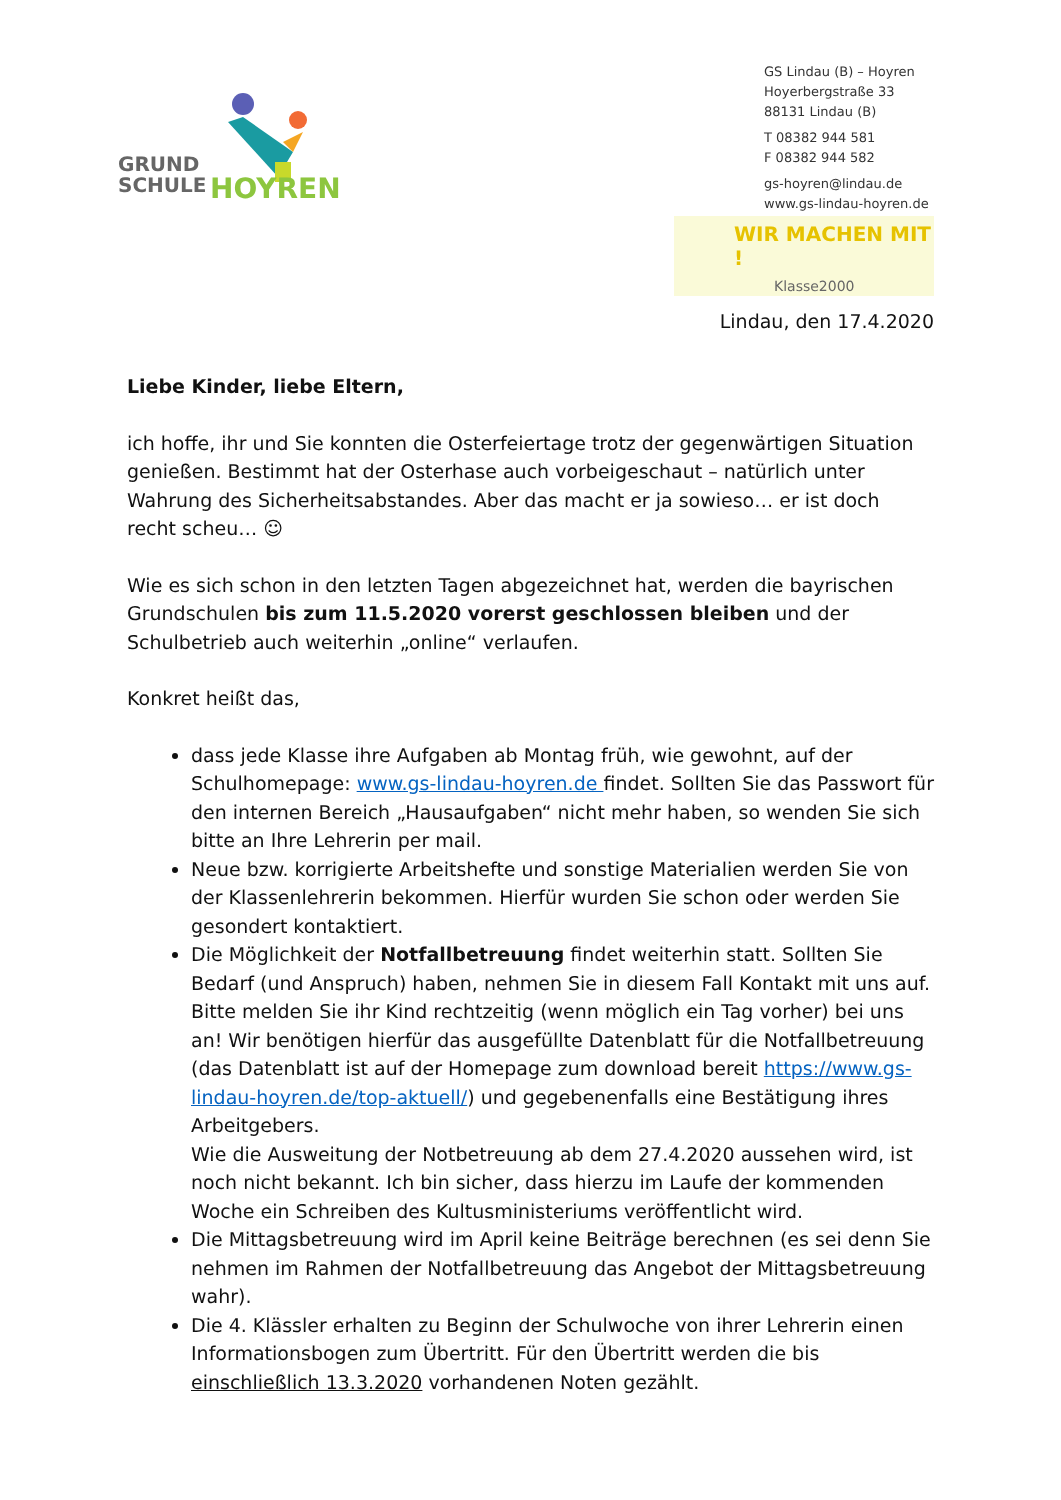GRUND
SCHULE
HOYREN
GS Lindau (B) – Hoyren
Hoyerbergstraße 33
88131 Lindau (B)
T 08382 944 581
F 08382 944 582
gs-hoyren@lindau.de
www.gs-lindau-hoyren.de
WIR MACHEN MIT !
Klasse2000
Lindau, den 17.4.2020
Liebe Kinder, liebe Eltern,
ich hoffe, ihr und Sie konnten die Osterfeiertage trotz der gegenwärtigen Situation genießen. Bestimmt hat der Osterhase auch vorbeigeschaut – natürlich unter Wahrung des Sicherheitsabstandes. Aber das macht er ja sowieso… er ist doch recht scheu… ☺
Wie es sich schon in den letzten Tagen abgezeichnet hat, werden die bayrischen Grundschulen bis zum 11.5.2020 vorerst geschlossen bleiben und der Schulbetrieb auch weiterhin „online“ verlaufen.
Konkret heißt das,
dass jede Klasse ihre Aufgaben ab Montag früh, wie gewohnt, auf der Schulhomepage: www.gs-lindau-hoyren.de findet. Sollten Sie das Passwort für den internen Bereich „Hausaufgaben“ nicht mehr haben, so wenden Sie sich bitte an Ihre Lehrerin per mail.
Neue bzw. korrigierte Arbeitshefte und sonstige Materialien werden Sie von der Klassenlehrerin bekommen. Hierfür wurden Sie schon oder werden Sie gesondert kontaktiert.
Die Möglichkeit der Notfallbetreuung findet weiterhin statt. Sollten Sie Bedarf (und Anspruch) haben, nehmen Sie in diesem Fall Kontakt mit uns auf. Bitte melden Sie ihr Kind rechtzeitig (wenn möglich ein Tag vorher) bei uns an! Wir benötigen hierfür das ausgefüllte Datenblatt für die Notfallbetreuung (das Datenblatt ist auf der Homepage zum download bereit https://www.gs-lindau-hoyren.de/top-aktuell/) und gegebenenfalls eine Bestätigung ihres Arbeitgebers.
Wie die Ausweitung der Notbetreuung ab dem 27.4.2020 aussehen wird, ist noch nicht bekannt. Ich bin sicher, dass hierzu im Laufe der kommenden Woche ein Schreiben des Kultusministeriums veröffentlicht wird.
Die Mittagsbetreuung wird im April keine Beiträge berechnen (es sei denn Sie nehmen im Rahmen der Notfallbetreuung das Angebot der Mittagsbetreuung wahr).
Die 4. Klässler erhalten zu Beginn der Schulwoche von ihrer Lehrerin einen Informationsbogen zum Übertritt. Für den Übertritt werden die bis einschließlich 13.3.2020 vorhandenen Noten gezählt.